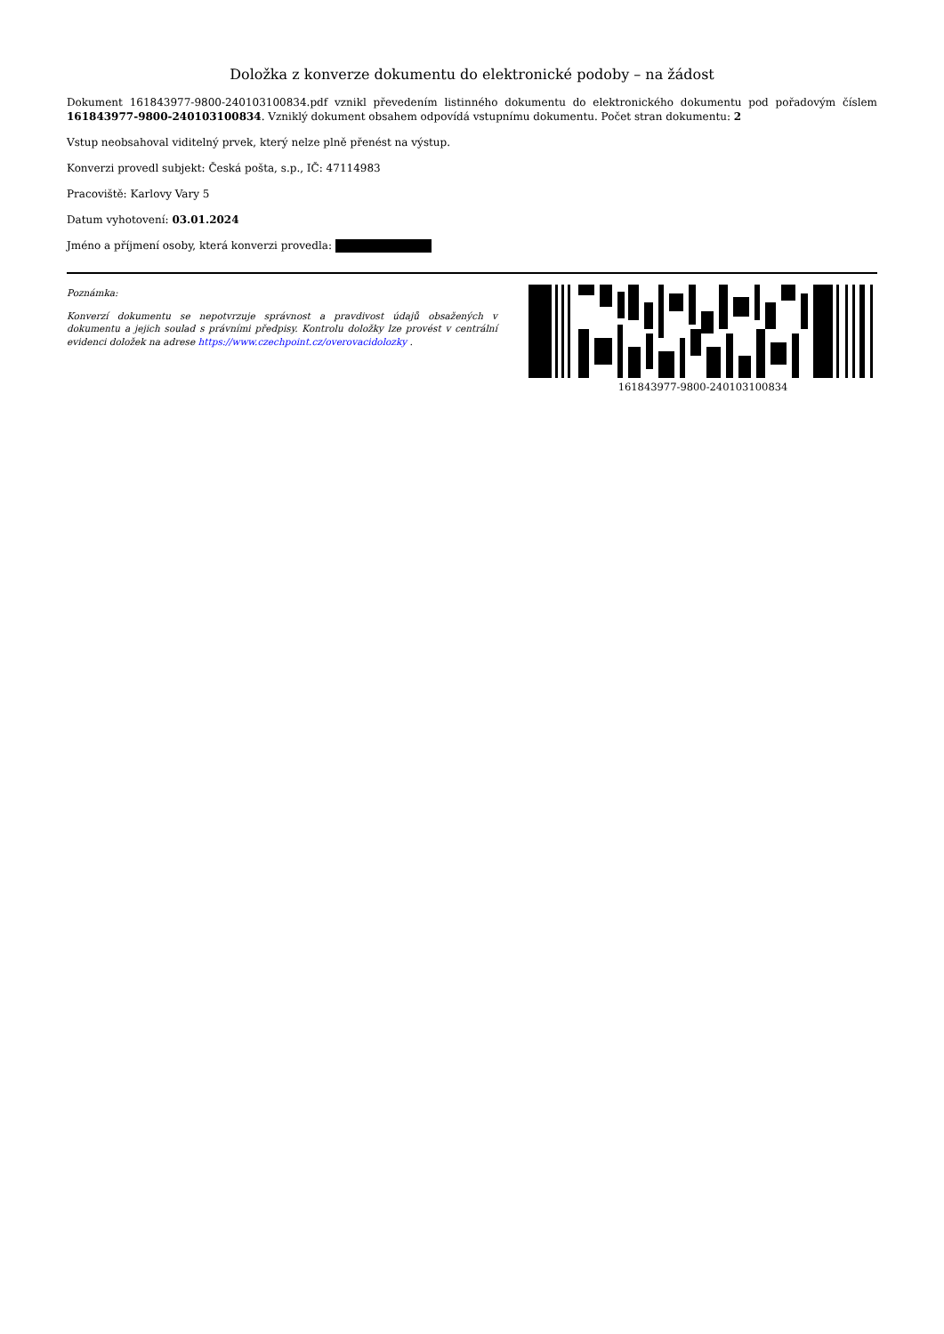Doložka z konverze dokumentu do elektronické podoby – na žádost
Dokument 161843977-9800-240103100834.pdf vznikl převedením listinného dokumentu do elektronického dokumentu pod pořadovým číslem 161843977-9800-240103100834. Vzniklý dokument obsahem odpovídá vstupnímu dokumentu. Počet stran dokumentu: 2
Vstup neobsahoval viditelný prvek, který nelze plně přenést na výstup.
Konverzi provedl subjekt: Česká pošta, s.p., IČ: 47114983
Pracoviště: Karlovy Vary 5
Datum vyhotovení: 03.01.2024
Jméno a příjmení osoby, která konverzi provedla:
Poznámka:
Konverzí dokumentu se nepotvrzuje správnost a pravdivost údajů obsažených v dokumentu a jejich soulad s právními předpisy. Kontrolu doložky lze provést v centrální evidenci doložek na adrese https://www.czechpoint.cz/overovacidolozky .
161843977-9800-240103100834